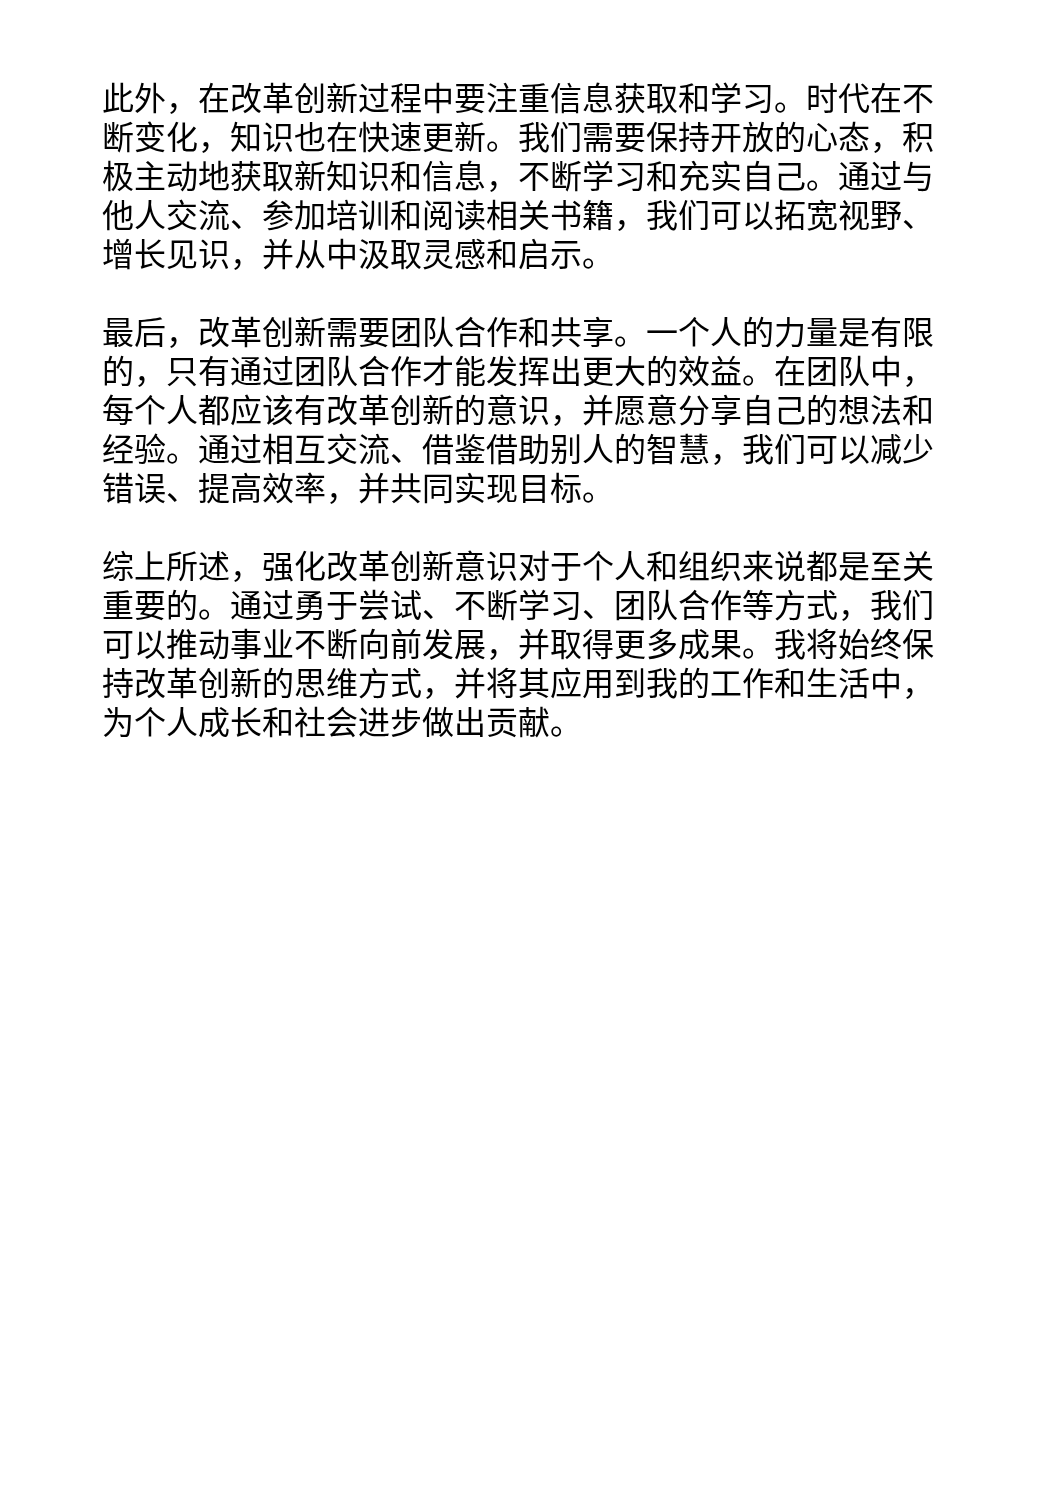此外，在改革创新过程中要注重信息获取和学习。时代在不断变化，知识也在快速更新。我们需要保持开放的心态，积极主动地获取新知识和信息，不断学习和充实自己。通过与他人交流、参加培训和阅读相关书籍，我们可以拓宽视野、增长见识，并从中汲取灵感和启示。
最后，改革创新需要团队合作和共享。一个人的力量是有限的，只有通过团队合作才能发挥出更大的效益。在团队中，每个人都应该有改革创新的意识，并愿意分享自己的想法和经验。通过相互交流、借鉴借助别人的智慧，我们可以减少错误、提高效率，并共同实现目标。
综上所述，强化改革创新意识对于个人和组织来说都是至关重要的。通过勇于尝试、不断学习、团队合作等方式，我们可以推动事业不断向前发展，并取得更多成果。我将始终保持改革创新的思维方式，并将其应用到我的工作和生活中，为个人成长和社会进步做出贡献。